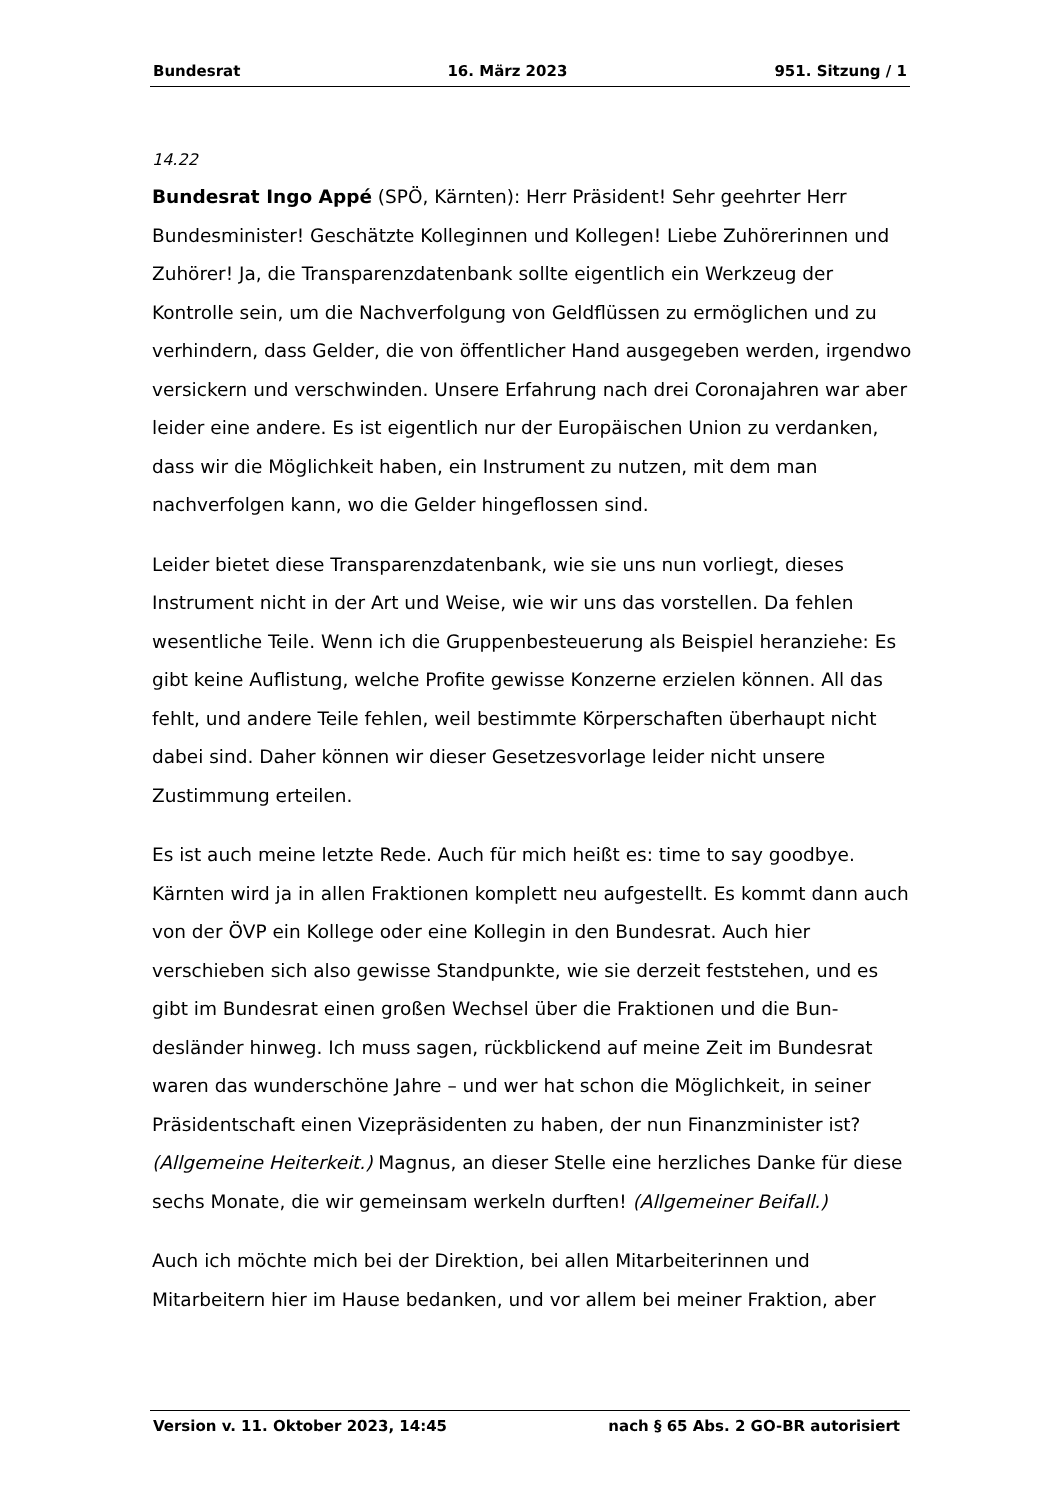Bundesrat 16. März 2023 951. Sitzung / 1
14.22
Bundesrat Ingo Appé (SPÖ, Kärnten): Herr Präsident! Sehr geehrter Herr Bundesminister! Geschätzte Kolleginnen und Kollegen! Liebe Zuhörerinnen und Zuhörer! Ja, die Transparenzdatenbank sollte eigentlich ein Werkzeug der Kontrolle sein, um die Nachverfolgung von Geldflüssen zu ermöglichen und zu verhindern, dass Gelder, die von öffentlicher Hand ausgegeben werden, irgendwo versickern und verschwinden. Unsere Erfahrung nach drei Corona­jahren war aber leider eine andere. Es ist eigentlich nur der Europäischen Union zu verdanken, dass wir die Möglichkeit haben, ein Instrument zu nutzen, mit dem man nachverfolgen kann, wo die Gelder hingeflossen sind.
Leider bietet diese Transparenzdatenbank, wie sie uns nun vorliegt, dieses Instrument nicht in der Art und Weise, wie wir uns das vorstellen. Da fehlen wesentliche Teile. Wenn ich die Gruppenbesteuerung als Beispiel heranziehe: Es gibt keine Auflistung, welche Profite gewisse Konzerne erzielen können. All das fehlt, und andere Teile fehlen, weil bestimmte Körperschaften überhaupt nicht dabei sind. Daher können wir dieser Gesetzesvorlage leider nicht unsere Zustimmung erteilen.
Es ist auch meine letzte Rede. Auch für mich heißt es: time to say goodbye. Kärnten wird ja in allen Fraktionen komplett neu aufgestellt. Es kommt dann auch von der ÖVP ein Kollege oder eine Kollegin in den Bundesrat. Auch hier verschieben sich also gewisse Standpunkte, wie sie derzeit feststehen, und es gibt im Bundesrat einen großen Wechsel über die Fraktionen und die Bun­desländer hinweg. Ich muss sagen, rückblickend auf meine Zeit im Bundesrat waren das wunderschöne Jahre – und wer hat schon die Möglichkeit, in seiner Präsidentschaft einen Vizepräsidenten zu haben, der nun Finanzminister ist? (Allgemeine Heiterkeit.) Magnus, an dieser Stelle eine herzliches Danke für diese sechs Monate, die wir gemeinsam werkeln durften! (Allgemeiner Beifall.)
Auch ich möchte mich bei der Direktion, bei allen Mitarbeiterinnen und Mitarbeitern hier im Hause bedanken, und vor allem bei meiner Fraktion, aber
Version v. 11. Oktober 2023, 14:45 nach § 65 Abs. 2 GO-BR autorisiert